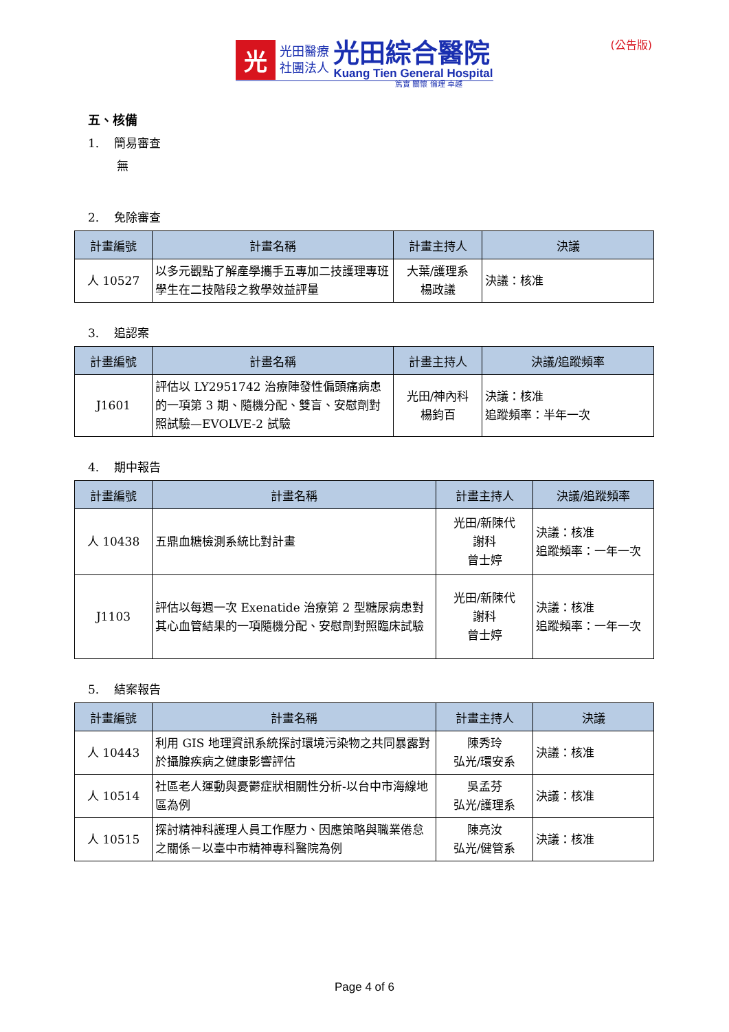光
光田醫療
社團法人
光田綜合醫院
Kuang Tien General Hospital
(公告版)
篤實 關懷 倫理 卓越
五、核備
1. 簡易審查
無
2. 免除審查
| 計畫編號 | 計畫名稱 | 計畫主持人 | 決議 |
| --- | --- | --- | --- |
| 人 10527 | 以多元觀點了解產學攜手五專加二技護理專班學生在二技階段之教學效益評量 | 大葉/護理系 楊政議 | 決議：核准 |
3. 追認案
| 計畫編號 | 計畫名稱 | 計畫主持人 | 決議/追蹤頻率 |
| --- | --- | --- | --- |
| J1601 | 評估以 LY2951742 治療陣發性偏頭痛病患的一項第 3 期、隨機分配、雙盲、安慰劑對照試驗—EVOLVE-2 試驗 | 光田/神內科 楊鈞百 | 決議：核准 追蹤頻率：半年一次 |
4. 期中報告
| 計畫編號 | 計畫名稱 | 計畫主持人 | 決議/追蹤頻率 |
| --- | --- | --- | --- |
| 人 10438 | 五鼎血糖檢測系統比對計畫 | 光田/新陳代 謝科 曾士婷 | 決議：核准 追蹤頻率：一年一次 |
| J1103 | 評估以每週一次 Exenatide 治療第 2 型糖尿病患對其心血管結果的一項隨機分配、安慰劑對照臨床試驗 | 光田/新陳代 謝科 曾士婷 | 決議：核准 追蹤頻率：一年一次 |
5. 結案報告
| 計畫編號 | 計畫名稱 | 計畫主持人 | 決議 |
| --- | --- | --- | --- |
| 人 10443 | 利用 GIS 地理資訊系統探討環境污染物之共同暴露對於攝腺疾病之健康影響評估 | 陳秀玲 弘光/環安系 | 決議：核准 |
| 人 10514 | 社區老人運動與憂鬱症狀相關性分析-以台中市海線地區為例 | 吳孟芬 弘光/護理系 | 決議：核准 |
| 人 10515 | 探討精神科護理人員工作壓力、因應策略與職業倦怠之關係－以臺中市精神專科醫院為例 | 陳亮汝 弘光/健管系 | 決議：核准 |
Page 4 of 6